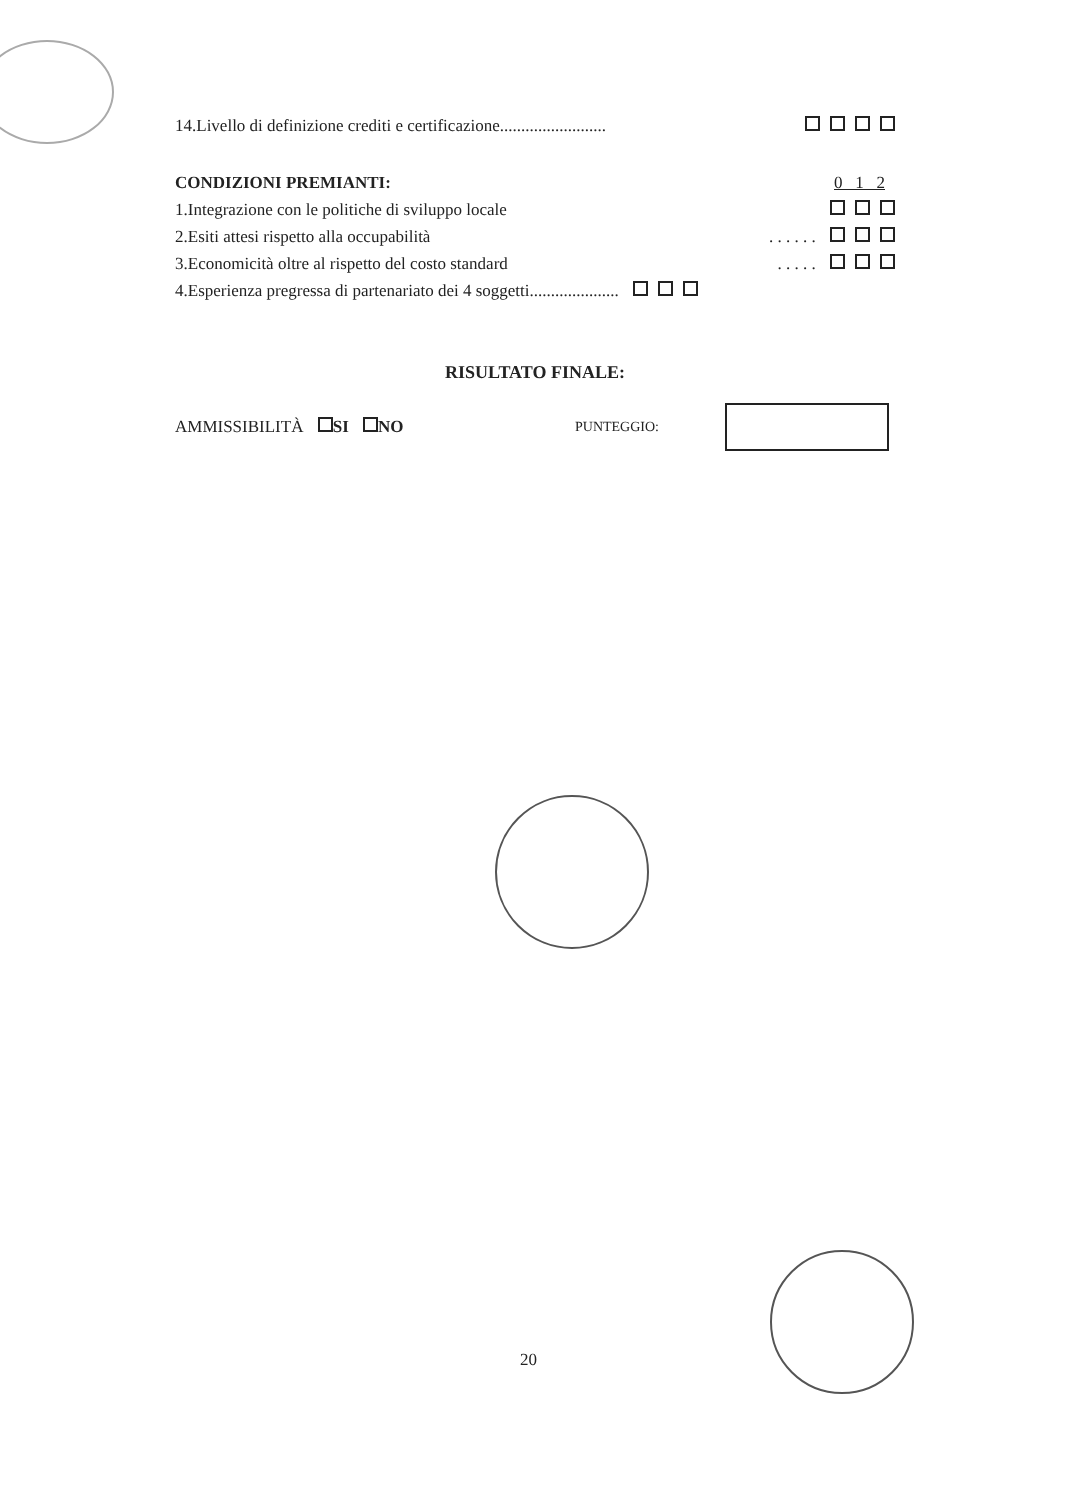14.Livello di definizione crediti e certificazione.........................
CONDIZIONI PREMIANTI: 0 1 2
1.Integrazione con le politiche di sviluppo locale
2.Esiti attesi rispetto alla occupabilità. . . . . .
3.Economicità oltre al rispetto del costo standard. . . . .
4.Esperienza pregressa di partenariato dei 4 soggetti.....................
RISULTATO FINALE:
AMMISSIBILITÀ SI NO PUNTEGGIO:
20